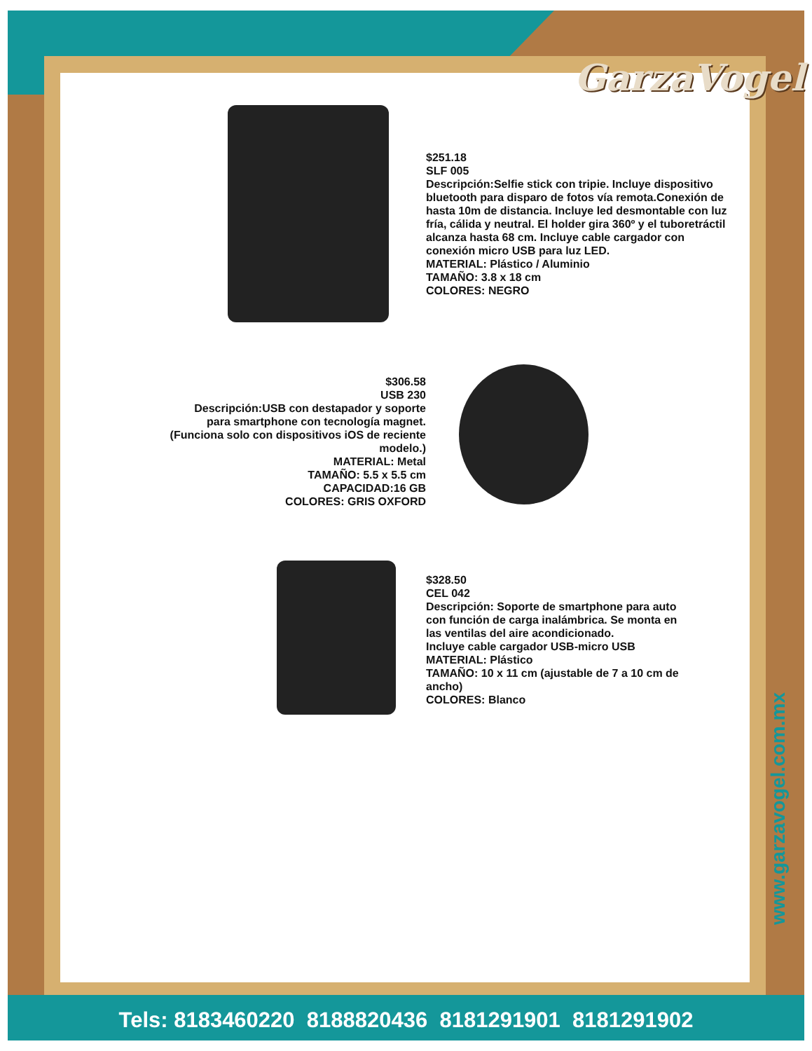GarzaVogel
www.garzavogel.com.mx
$251.18
SLF 005
Descripción:Selfie stick con tripie. Incluye dispositivo bluetooth para disparo de fotos vía remota.Conexión de hasta 10m de distancia. Incluye led desmontable con luz fría, cálida y neutral. El holder gira 360º y el tuboretráctil alcanza hasta 68 cm. Incluye cable cargador con conexión micro USB para luz LED.
MATERIAL: Plástico / Aluminio
TAMAÑO: 3.8 x 18 cm
COLORES: NEGRO
$306.58
USB 230
Descripción:USB con destapador y soporte para smartphone con tecnología magnet. (Funciona solo con dispositivos iOS de reciente modelo.)
MATERIAL: Metal
TAMAÑO: 5.5 x 5.5 cm
CAPACIDAD:16 GB
COLORES: GRIS OXFORD
$328.50
CEL 042
Descripción: Soporte de smartphone para auto con función de carga inalámbrica. Se monta en las ventilas del aire acondicionado.
Incluye cable cargador USB-micro USB
MATERIAL: Plástico
TAMAÑO: 10 x 11 cm (ajustable de 7 a 10 cm de ancho)
COLORES: Blanco
Tels: 8183460220 8188820436 8181291901 8181291902